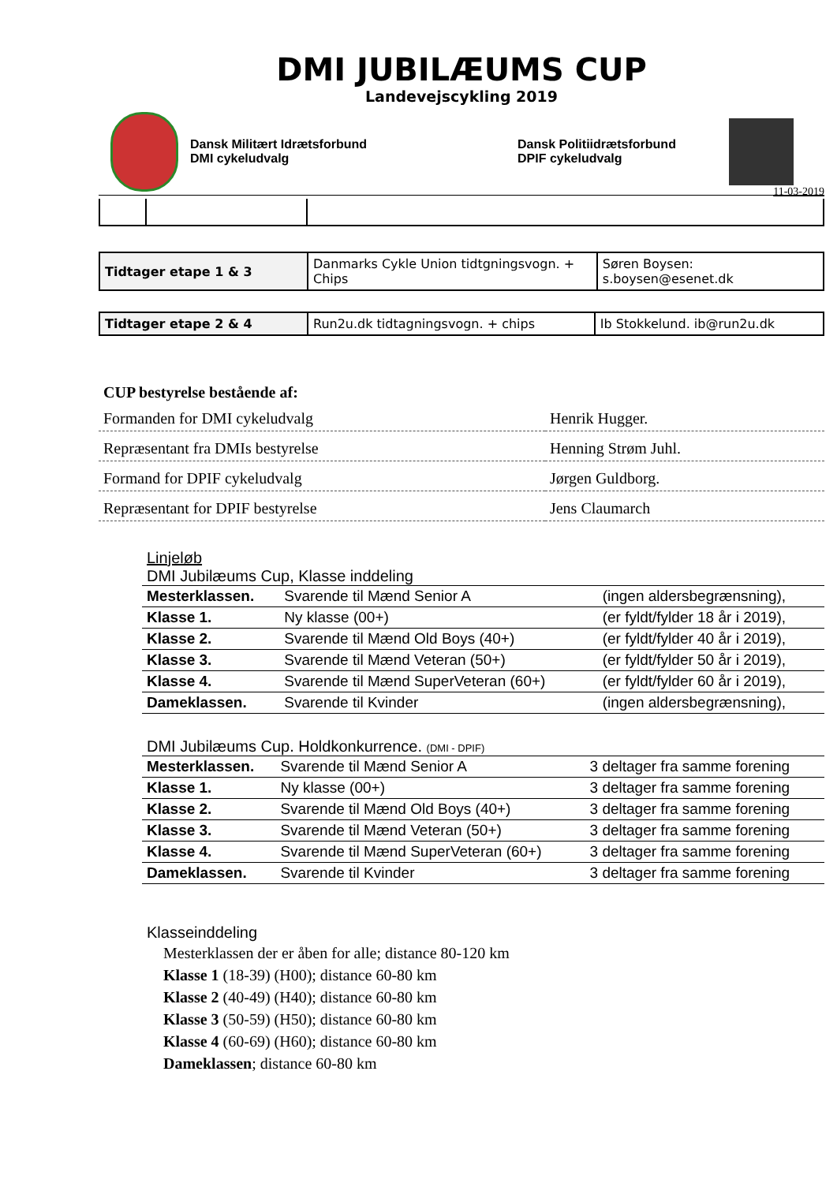DMI JUBILÆUMS CUP
Landevejscykling 2019
Dansk Militært Idrætsforbund
DMI cykeludvalg
Dansk Politiidrætsforbund
DPIF cykeludvalg
11-03-2019
| Tidtager etape 1 & 3 | Danmarks Cykle Union tidtgningsvogn. + Chips | Søren Boysen: s.boysen@esenet.dk |
| Tidtager etape 2 & 4 | Run2u.dk tidtagningsvogn. + chips | Ib Stokkelund. ib@run2u.dk |
CUP bestyrelse bestående af:
| Formanden for DMI cykeludvalg | Henrik Hugger. |
| Repræsentant fra DMIs bestyrelse | Henning Strøm Juhl. |
| Formand for DPIF cykeludvalg | Jørgen Guldborg. |
| Repræsentant for DPIF bestyrelse | Jens Claumarch |
Linjeløb
DMI Jubilæums Cup, Klasse inddeling
| Mesterklassen. | Svarende til Mænd Senior A | (ingen aldersbegrænsning), |
| Klasse 1. | Ny klasse (00+) | (er fyldt/fylder 18 år i 2019), |
| Klasse 2. | Svarende til Mænd Old Boys (40+) | (er fyldt/fylder 40 år i 2019), |
| Klasse 3. | Svarende til Mænd Veteran (50+) | (er fyldt/fylder 50 år i 2019), |
| Klasse 4. | Svarende til Mænd SuperVeteran (60+) | (er fyldt/fylder 60 år i 2019), |
| Dameklassen. | Svarende til Kvinder | (ingen aldersbegrænsning), |
DMI Jubilæums Cup. Holdkonkurrence. (DMI - DPIF)
| Mesterklassen. | Svarende til Mænd Senior A | 3 deltager fra samme forening |
| Klasse 1. | Ny klasse (00+) | 3 deltager fra samme forening |
| Klasse 2. | Svarende til Mænd Old Boys (40+) | 3 deltager fra samme forening |
| Klasse 3. | Svarende til Mænd Veteran (50+) | 3 deltager fra samme forening |
| Klasse 4. | Svarende til Mænd SuperVeteran (60+) | 3 deltager fra samme forening |
| Dameklassen. | Svarende til Kvinder | 3 deltager fra samme forening |
Klasseinddeling
Mesterklassen der er åben for alle; distance 80-120 km
Klasse 1 (18-39) (H00); distance 60-80 km
Klasse 2 (40-49) (H40); distance 60-80 km
Klasse 3 (50-59) (H50); distance 60-80 km
Klasse 4 (60-69) (H60); distance 60-80 km
Dameklassen; distance 60-80 km